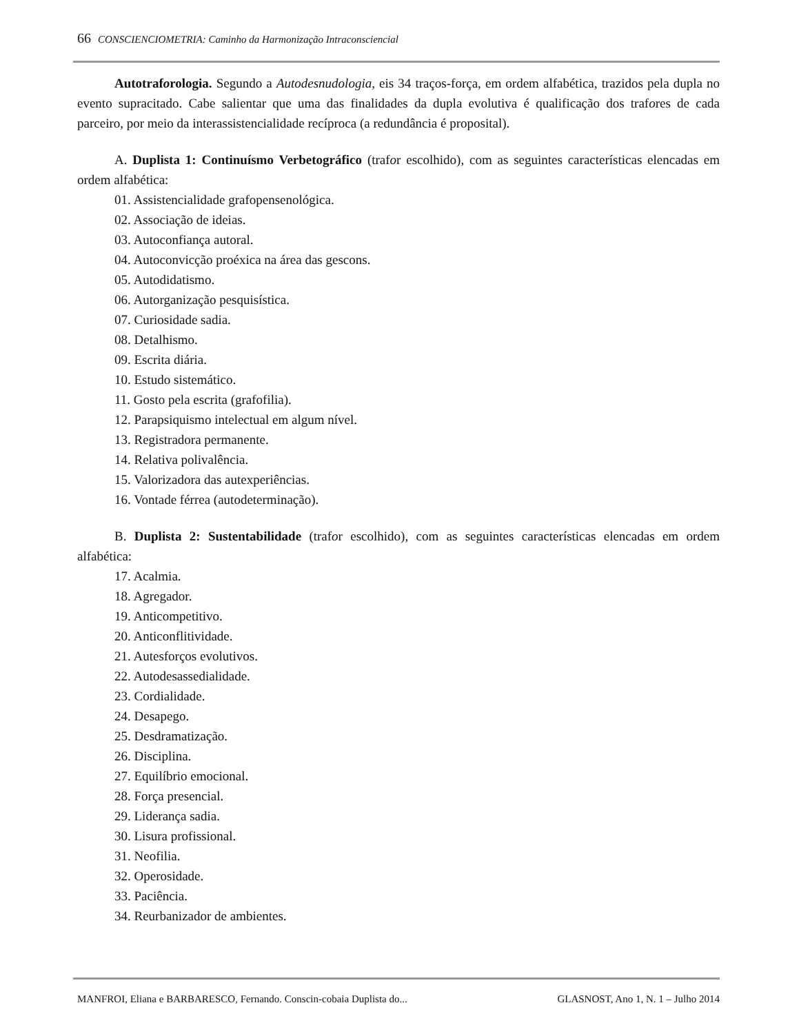66 CONSCIENCIOMETRIA: Caminho da Harmonização Intraconsciencial
Autotraforologia. Segundo a Autodesnudologia, eis 34 traços-força, em ordem alfabética, trazidos pela dupla no evento supracitado. Cabe salientar que uma das finalidades da dupla evolutiva é qualificação dos trafores de cada parceiro, por meio da interassistencialidade recíproca (a redundância é proposital).
A. Duplista 1: Continuísmo Verbetográfico (trafor escolhido), com as seguintes características elencadas em ordem alfabética:
01. Assistencialidade grafopensenológica.
02. Associação de ideias.
03. Autoconfiança autoral.
04. Autoconvicção proéxica na área das gescons.
05. Autodidatismo.
06. Autorganização pesquisística.
07. Curiosidade sadia.
08. Detalhismo.
09. Escrita diária.
10. Estudo sistemático.
11. Gosto pela escrita (grafofilia).
12. Parapsiquismo intelectual em algum nível.
13. Registradora permanente.
14. Relativa polivalência.
15. Valorizadora das autexperiências.
16. Vontade férrea (autodeterminação).
B. Duplista 2: Sustentabilidade (trafor escolhido), com as seguintes características elencadas em ordem alfabética:
17. Acalmia.
18. Agregador.
19. Anticompetitivo.
20. Anticonflitividade.
21. Autesforços evolutivos.
22. Autodesassedialidade.
23. Cordialidade.
24. Desapego.
25. Desdramatização.
26. Disciplina.
27. Equilíbrio emocional.
28. Força presencial.
29. Liderança sadia.
30. Lisura profissional.
31. Neofilia.
32. Operosidade.
33. Paciência.
34. Reurbanizador de ambientes.
MANFROI, Eliana e BARBARESCO, Fernando. Conscin-cobaia Duplista do... GLASNOST, Ano 1, N. 1 – Julho 2014